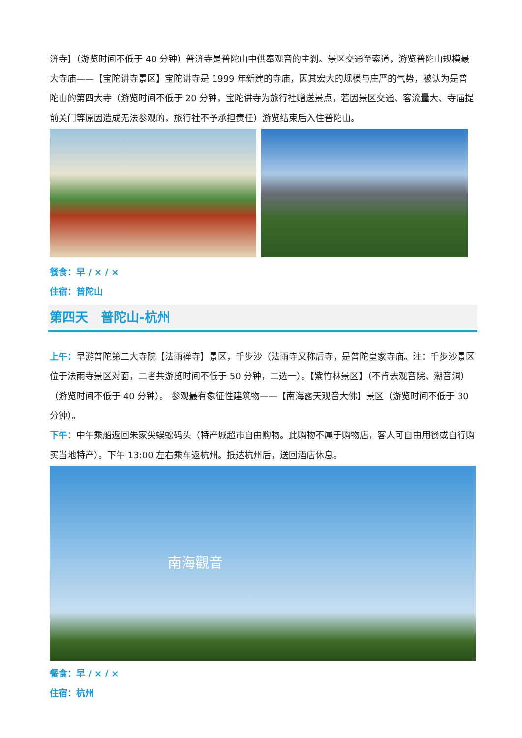济寺】（游览时间不低于 40 分钟）普济寺是普陀山中供奉观音的主刹。景区交通至索道，游览普陀山规模最大寺庙——【宝陀讲寺景区】宝陀讲寺是 1999 年新建的寺庙，因其宏大的规模与庄严的气势，被认为是普陀山的第四大寺（游览时间不低于 20 分钟，宝陀讲寺为旅行社赠送景点，若因景区交通、客流量大、寺庙提前关门等原因造成无法参观的，旅行社不予承担责任）游览结束后入住普陀山。
餐食：早 / × / ×
住宿：普陀山
第四天　普陀山-杭州
上午：早游普陀第二大寺院【法雨禅寺】景区，千步沙（法雨寺又称后寺，是普陀皇家寺庙。注：千步沙景区位于法雨寺景区对面，二者共游览时间不低于 50 分钟，二选一）。【紫竹林景区】（不肯去观音院、潮音洞）（游览时间不低于 40 分钟）。 参观最有象征性建筑物——【南海露天观音大佛】景区（游览时间不低于 30 分钟）。
下午：中午乘船返回朱家尖蜈蚣码头（特产城超市自由购物。此购物不属于购物店，客人可自由用餐或自行购买当地特产）。下午 13:00 左右乘车返杭州。抵达杭州后，送回酒店休息。
南海觀音
餐食：早 / × / ×
住宿：杭州